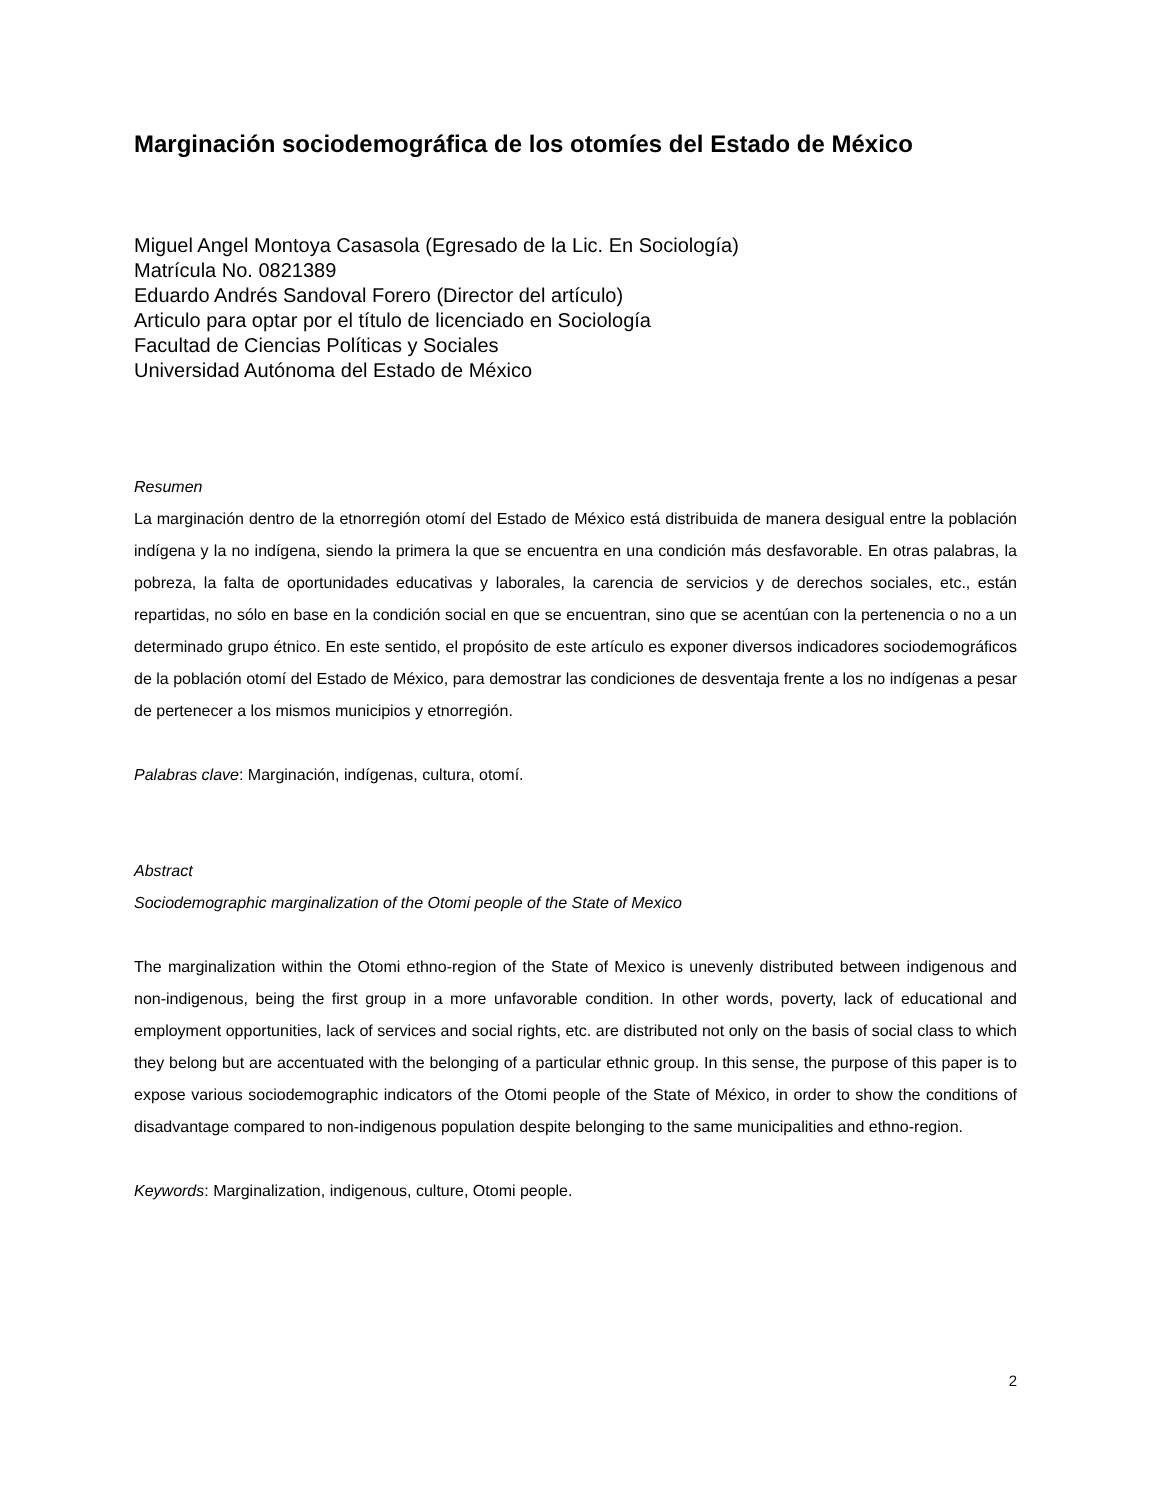Marginación sociodemográfica de los otomíes del Estado de México
Miguel Angel Montoya Casasola (Egresado de la Lic. En Sociología)
Matrícula No. 0821389
Eduardo Andrés Sandoval Forero (Director del artículo)
Articulo para optar por el título de licenciado en Sociología
Facultad de Ciencias Políticas y Sociales
Universidad Autónoma del Estado de México
Resumen
La marginación dentro de la etnorregión otomí del Estado de México está distribuida de manera desigual entre la población indígena y la no indígena, siendo la primera la que se encuentra en una condición más desfavorable. En otras palabras, la pobreza, la falta de oportunidades educativas y laborales, la carencia de servicios y de derechos sociales, etc., están repartidas, no sólo en base en la condición social en que se encuentran, sino que se acentúan con la pertenencia o no a un determinado grupo étnico. En este sentido, el propósito de este artículo es exponer diversos indicadores sociodemográficos de la población otomí del Estado de México, para demostrar las condiciones de desventaja frente a los no indígenas a pesar de pertenecer a los mismos municipios y etnorregión.
Palabras clave: Marginación, indígenas, cultura, otomí.
Abstract
Sociodemographic marginalization of the Otomi people of the State of Mexico
The marginalization within the Otomi ethno-region of the State of Mexico is unevenly distributed between indigenous and non-indigenous, being the first group in a more unfavorable condition. In other words, poverty, lack of educational and employment opportunities, lack of services and social rights, etc. are distributed not only on the basis of social class to which they belong but are accentuated with the belonging of a particular ethnic group. In this sense, the purpose of this paper is to expose various sociodemographic indicators of the Otomi people of the State of México, in order to show the conditions of disadvantage compared to non-indigenous population despite belonging to the same municipalities and ethno-region.
Keywords: Marginalization, indigenous, culture, Otomi people.
2